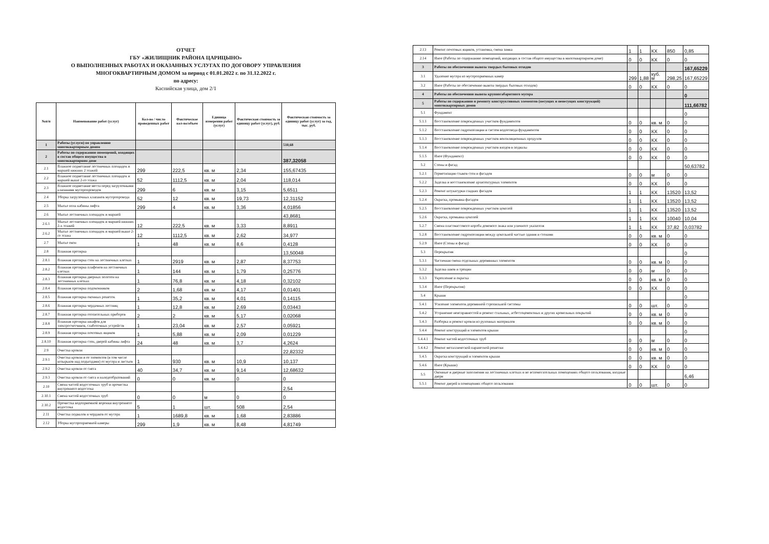ОТЧЕТ
ГБУ «ЖИЛИЩНИК РАЙОНА ЦАРИЦЫНО»
О ВЫПОЛНЕННЫХ РАБОТАХ И ОКАЗАННЫХ УСЛУГАХ ПО ДОГОВОРУ УПРАВЛЕНИЯ
МНОГОКВАРТИРНЫМ ДОМОМ за период с 01.01.2022 г. по 31.12.2022 г.
по адресу:
Каспийская улица, дом 2/1
| №п/п | Наименование работ (услуг) | Кол-во / число проведенных работ | Фактическое кол-во/объем | Единица измерения работ (услуг) | Фактическая стоимость за единицу работ (услуг), руб. | Фактическая стоимость за единицу работ (услуг) за год, тыс. руб. |
| --- | --- | --- | --- | --- | --- | --- |
| 1 | Работы (услуги) по управлению многоквартирным домом | | | | | 510,68 |
| 2 | Работы по содержанию помещений, входящих в состав общего имущества в многоквартирном доме | | | | | 387,32058 |
| 2.1 | Влажное подметание лестничных площадок и маршей нижних 2 этажей | 299 | 222,5 | кв. м | 2,34 | 155,67435 |
| 2.2 | Влажное подметание лестничных площадок и маршей выше 2-го этажа | 52 | 1112,5 | кв. м | 2,04 | 118,014 |
| 2.3 | Влажное подметание места перед загрузочными клапанами мусоропроводов | 299 | 6 | кв. м | 3,15 | 5,6511 |
| 2.4 | Уборка загрузочных клапанов мусоропровода | 52 | 12 | кв. м | 19,73 | 12,31152 |
| 2.5 | Мытье пола кабины лифта | 299 | 4 | кв. м | 3,36 | 4,01856 |
| 2.6 | Мытье лестничных площадок и маршей | | | | | 43,8681 |
| 2.6.1 | Мытье лестничных площадок и маршей нижних 2-х этажей | 12 | 222,5 | кв. м | 3,33 | 8,8911 |
| 2.6.2 | Мытье лестничных площадок и маршей выше 2-го этажа | 12 | 1112,5 | кв. м | 2,62 | 34,977 |
| 2.7 | Мытье окон | 1 | 48 | кв. м | 8,6 | 0,4128 |
| 2.8 | Влажная протирка | | | | | 13,50048 |
| 2.8.1 | Влажная протирка стен на лестничных клетках | 1 | 2919 | кв. м | 2,87 | 8,37753 |
| 2.8.2 | Влажная протирка плафонов на лестничных клетках | 1 | 144 | кв. м | 1,79 | 0,25776 |
| 2.8.3 | Влажная протирка дверных полотен на лестничных клетках | 1 | 76,8 | кв. м | 4,18 | 0,32102 |
| 2.8.4 | Влажная протирка подоконников | 2 | 1,68 | кв. м | 4,17 | 0,01401 |
| 2.8.5 | Влажная протирка оконных решеток | 1 | 35,2 | кв. м | 4,01 | 0,14115 |
| 2.8.6 | Влажная протирка чердачных лестниц | 1 | 12,8 | кв. м | 2,69 | 0,03443 |
| 2.8.7 | Влажная протирка отопительных приборов | 2 | 2 | кв. м | 5,17 | 0,02068 |
| 2.8.8 | Влажная протирка шкафов для электросчетчиков, слаботочных устройств | 1 | 23,04 | кв. м | 2,57 | 0,05921 |
| 2.8.9 | Влажная протирка почтовых ящиков | 1 | 5,88 | кв. м | 2,09 | 0,01229 |
| 2.8.10 | Влажная протирка стен, дверей кабины лифта | 24 | 48 | кв. м | 3,7 | 4,2624 |
| 2.9 | Очистка кровли | | | | | 22,82332 |
| 2.9.1 | Очистка кровли и ее элементов (в том числе козырьков над подъездами) от мусора и листьев | 1 | 930 | кв. м | 10,9 | 10,137 |
| 2.9.2 | Очистка кровли от снега | 40 | 34,7 | кв. м | 9,14 | 12,68632 |
| 2.9.3 | Очистка кровли от снега и наледеобразований | 0 | 0 | кв. м | 0 | 0 |
| 2.10 | Смена частей водосточных труб и прочистка внутреннего водостока | | | | | 2,54 |
| 2.10.1 | Смена частей водосточных труб | 0 | 0 | м | 0 | 0 |
| 2.10.2 | Прочистка водоприемной воронки внутреннего водостока | 5 | 1 | шт. | 508 | 2,54 |
| 2.11 | Очистка подвалов и чердаков от мусора | 1 | 1689,8 | кв. м | 1,68 | 2,83886 |
| 2.12 | Уборка мусороприемной камеры | 299 | 1,9 | кв. м | 8,48 | 4,81749 |
| 2.13 | Ремонт почтовых ящиков, установка, смена замка | 1 | 1 | КХ | 850 | 0,85 |
| 2.14 | Иное (Работы по содержанию помещений, входящих в состав общего имущества в многоквартирном доме) | 0 | 0 | КХ | 0 | 0 |
| 3 | Работы по обеспечению вывоза твердых бытовых отходов | | | | | 167,65229 |
| 3.1 | Удаление мусора из мусороприемных камер | 299 | 1,88 | куб. м | 298,25 | 167,65229 |
| 3.2 | Иное (Работы по обеспечению вывоза твердых бытовых отходов) | 0 | 0 | КХ | 0 | 0 |
| 4 | Работы по обеспечению вывоза крупногабаритного мусора | | | | | 0 |
| 5 | Работы по содержанию и ремонту конструктивных элементов (несущих и ненесущих конструкций) многоквартирных домов | | | | | 111,66782 |
| 5.1 | Фундамент | | | | | 0 |
| 5.1.1 | Восстановление поврежденных участков фундаментов | 0 | 0 | кв. м | 0 | 0 |
| 5.1.2 | Восстановление гидроизоляции и систем водоотвода фундаментов | 0 | 0 | КХ | 0 | 0 |
| 5.1.3 | Восстановление поврежденных участков вентиляционных продухов | 0 | 0 | КХ | 0 | 0 |
| 5.1.4 | Восстановление поврежденных участков входов в подвалы | 0 | 0 | КХ | 0 | 0 |
| 5.1.5 | Иное (Фундамент) | 0 | 0 | КХ | 0 | 0 |
| 5.2 | Стены и фасад | | | | | 50,63782 |
| 5.2.1 | Герметизация стыков стен и фасадов | 0 | 0 | м | 0 | 0 |
| 5.2.2 | Заделка и восстановление архитектурных элементов | 0 | 0 | КХ | 0 | 0 |
| 5.2.3 | Ремонт штукатурки гладких фасадов | 1 | 1 | КХ | 13520 | 13,52 |
| 5.2.4 | Окраска, промывка фасадов | 1 | 1 | КХ | 13520 | 13,52 |
| 5.2.5 | Восстановление поврежденных участков цоколей | 1 | 1 | КХ | 13520 | 13,52 |
| 5.2.6 | Окраска, промывка цоколей | 1 | 1 | КХ | 10040 | 10,04 |
| 5.2.7 | Смена пластмассового короба домового знака или уличного указателя | 1 | 1 | КХ | 37,82 | 0,03782 |
| 5.2.8 | Восстановление гидроизоляции между цокольной частью здания и стенами | 0 | 0 | кв. м | 0 | 0 |
| 5.2.9 | Иное (Стены и фасад) | 0 | 0 | КХ | 0 | 0 |
| 5.3 | Перекрытия | | | | | 0 |
| 5.3.1 | Частичная смена отдельных деревянных элементов | 0 | 0 | кв. м | 0 | 0 |
| 5.3.2 | Заделка швов и трещин | 0 | 0 | м | 0 | 0 |
| 5.3.3 | Укрепление и окраска | 0 | 0 | кв. м | 0 | 0 |
| 5.3.4 | Иное (Перекрытия) | 0 | 0 | КХ | 0 | 0 |
| 5.4 | Крыши | | | | | 0 |
| 5.4.1 | Усиление элементов деревянной стропильной системы | 0 | 0 | шт. | 0 | 0 |
| 5.4.2 | Устранение неисправностей и ремонт стальных, асбестоцементных и других кровельных покрытий | 0 | 0 | кв. м | 0 | 0 |
| 5.4.3 | Разборка и ремонт кровли из рулонных материалов | 0 | 0 | кв. м | 0 | 0 |
| 5.4.4 | Ремонт конструкций и элементов крыши | | | | | 0 |
| 5.4.4.1 | Ремонт частей водосточных труб | 0 | 0 | м | 0 | 0 |
| 5.4.4.2 | Ремонт металлической парапетной решетки | 0 | 0 | кв. м | 0 | 0 |
| 5.4.5 | Окраска конструкций и элементов крыши | 0 | 0 | кв. м | 0 | 0 |
| 5.4.6 | Иное (Крыши) | 0 | 0 | КХ | 0 | 0 |
| 5.5 | Оконные и дверные заполнения на лестничных клетках и во вспомогательных помещениях общего пользования, входные двери | | | | | 6,46 |
| 5.5.1 | Ремонт дверей в помещениях общего пользования | 0 | 0 | шт. | 0 | 0 |